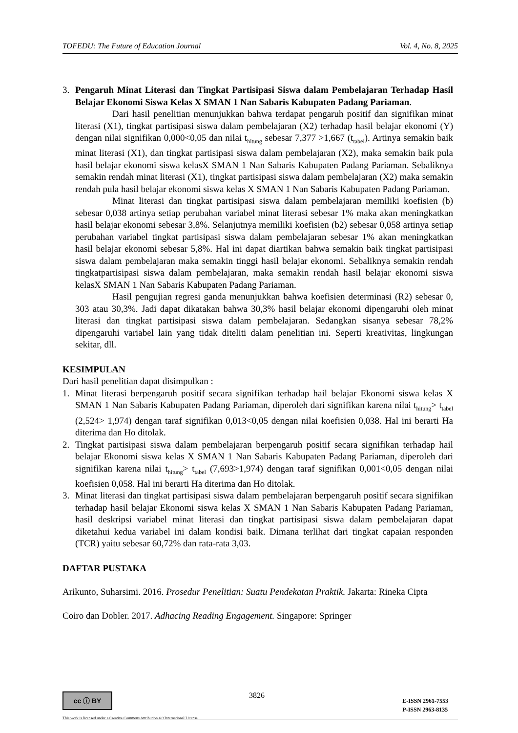TOFEDU: The Future of Education Journal Vol. 4, No. 8, 2025
3. Pengaruh Minat Literasi dan Tingkat Partisipasi Siswa dalam Pembelajaran Terhadap Hasil Belajar Ekonomi Siswa Kelas X SMAN 1 Nan Sabaris Kabupaten Padang Pariaman.
Dari hasil penelitian menunjukkan bahwa terdapat pengaruh positif dan signifikan minat literasi (X1), tingkat partisipasi siswa dalam pembelajaran (X2) terhadap hasil belajar ekonomi (Y) dengan nilai signifikan 0,000<0,05 dan nilai t<sub>hitung</sub> sebesar 7,377 >1,667 (t<sub>tabel</sub>). Artinya semakin baik minat literasi (X1), dan tingkat partisipasi siswa dalam pembelajaran (X2), maka semakin baik pula hasil belajar ekonomi siswa kelasX SMAN 1 Nan Sabaris Kabupaten Padang Pariaman. Sebaliknya semakin rendah minat literasi (X1), tingkat partisipasi siswa dalam pembelajaran (X2) maka semakin rendah pula hasil belajar ekonomi siswa kelas X SMAN 1 Nan Sabaris Kabupaten Padang Pariaman.
Minat literasi dan tingkat partisipasi siswa dalam pembelajaran memiliki koefisien (b) sebesar 0,038 artinya setiap perubahan variabel minat literasi sebesar 1% maka akan meningkatkan hasil belajar ekonomi sebesar 3,8%. Selanjutnya memiliki koefisien (b2) sebesar 0,058 artinya setiap perubahan variabel tingkat partisipasi siswa dalam pembelajaran sebesar 1% akan meningkatkan hasil belajar ekonomi sebesar 5,8%. Hal ini dapat diartikan bahwa semakin baik tingkat partisipasi siswa dalam pembelajaran maka semakin tinggi hasil belajar ekonomi. Sebaliknya semakin rendah tingkatpartisipasi siswa dalam pembelajaran, maka semakin rendah hasil belajar ekonomi siswa kelasX SMAN 1 Nan Sabaris Kabupaten Padang Pariaman.
Hasil pengujian regresi ganda menunjukkan bahwa koefisien determinasi (R2) sebesar 0, 303 atau 30,3%. Jadi dapat dikatakan bahwa 30,3% hasil belajar ekonomi dipengaruhi oleh minat literasi dan tingkat partisipasi siswa dalam pembelajaran. Sedangkan sisanya sebesar 78,2% dipengaruhi variabel lain yang tidak diteliti dalam penelitian ini. Seperti kreativitas, lingkungan sekitar, dll.
KESIMPULAN
Dari hasil penelitian dapat disimpulkan :
1. Minat literasi berpengaruh positif secara signifikan terhadap hail belajar Ekonomi siswa kelas X SMAN 1 Nan Sabaris Kabupaten Padang Pariaman, diperoleh dari signifikan karena nilai t<sub>hitung</sub>> t<sub>tabel</sub> (2,524> 1,974) dengan taraf signifikan 0,013<0,05 dengan nilai koefisien 0,038. Hal ini berarti Ha diterima dan Ho ditolak.
2. Tingkat partisipasi siswa dalam pembelajaran berpengaruh positif secara signifikan terhadap hail belajar Ekonomi siswa kelas X SMAN 1 Nan Sabaris Kabupaten Padang Pariaman, diperoleh dari signifikan karena nilai t<sub>hitung</sub>> t<sub>tabel</sub> (7,693>1,974) dengan taraf signifikan 0,001<0,05 dengan nilai koefisien 0,058. Hal ini berarti Ha diterima dan Ho ditolak.
3. Minat literasi dan tingkat partisipasi siswa dalam pembelajaran berpengaruh positif secara signifikan terhadap hasil belajar Ekonomi siswa kelas X SMAN 1 Nan Sabaris Kabupaten Padang Pariaman, hasil deskripsi variabel minat literasi dan tingkat partisipasi siswa dalam pembelajaran dapat diketahui kedua variabel ini dalam kondisi baik. Dimana terlihat dari tingkat capaian responden (TCR) yaitu sebesar 60,72% dan rata-rata 3,03.
DAFTAR PUSTAKA
Arikunto, Suharsimi. 2016. Prosedur Penelitian: Suatu Pendekatan Praktik. Jakarta: Rineka Cipta
Coiro dan Dobler. 2017. Adhacing Reading Engagement. Singapore: Springer
cc ⓘ BY 3826
E-ISSN 2961-7553
P-ISSN 2963-8135
This work is licensed under a Creative Commons Attribution 4.0 International License.